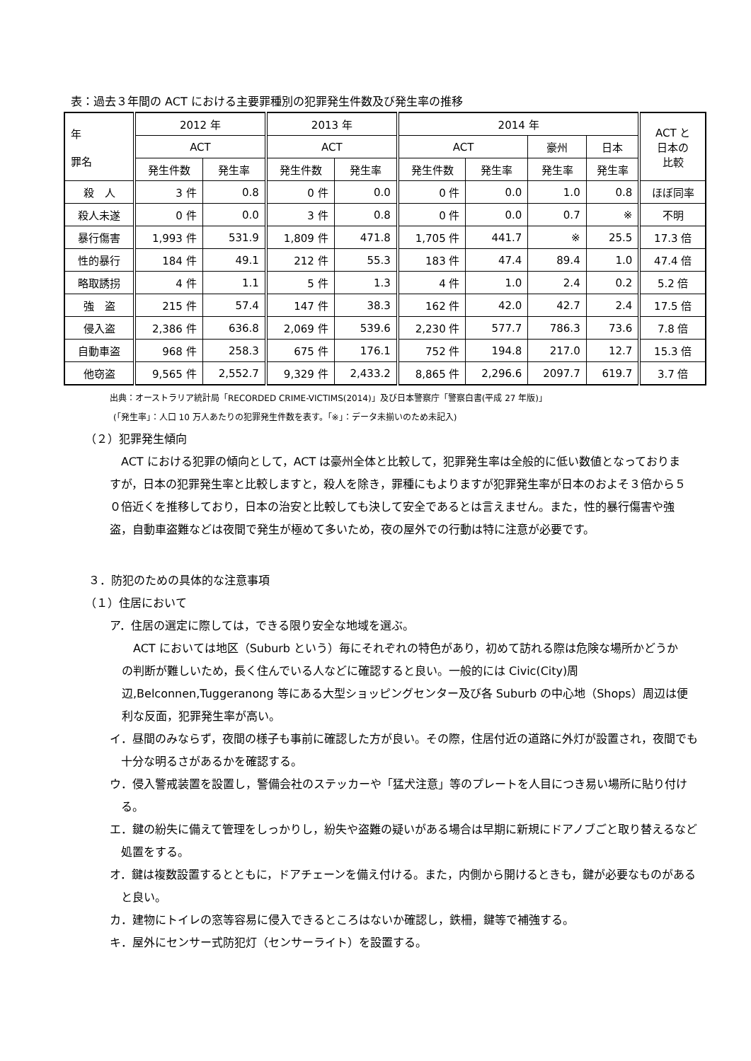表：過去３年間の ACT における主要罪種別の犯罪発生件数及び発生率の推移
| 年 罪名 | 2012 年 | | 2013 年 | | 2014 年 | | | | ACT と 日本の 比較 |
| --- | --- | --- | --- | --- | --- | --- | --- | --- | --- |
| | ACT | | ACT | | ACT | | 豪州 | 日本 | |
| | 発生件数 | 発生率 | 発生件数 | 発生率 | 発生件数 | 発生率 | 発生率 | 発生率 | |
| 殺 人 | 3 件 | 0.8 | 0 件 | 0.0 | 0 件 | 0.0 | 1.0 | 0.8 | ほぼ同率 |
| 殺人未遂 | 0 件 | 0.0 | 3 件 | 0.8 | 0 件 | 0.0 | 0.7 | ※ | 不明 |
| 暴行傷害 | 1,993 件 | 531.9 | 1,809 件 | 471.8 | 1,705 件 | 441.7 | ※ | 25.5 | 17.3 倍 |
| 性的暴行 | 184 件 | 49.1 | 212 件 | 55.3 | 183 件 | 47.4 | 89.4 | 1.0 | 47.4 倍 |
| 略取誘拐 | 4 件 | 1.1 | 5 件 | 1.3 | 4 件 | 1.0 | 2.4 | 0.2 | 5.2 倍 |
| 強 盗 | 215 件 | 57.4 | 147 件 | 38.3 | 162 件 | 42.0 | 42.7 | 2.4 | 17.5 倍 |
| 侵入盗 | 2,386 件 | 636.8 | 2,069 件 | 539.6 | 2,230 件 | 577.7 | 786.3 | 73.6 | 7.8 倍 |
| 自動車盗 | 968 件 | 258.3 | 675 件 | 176.1 | 752 件 | 194.8 | 217.0 | 12.7 | 15.3 倍 |
| 他窃盗 | 9,565 件 | 2,552.7 | 9,329 件 | 2,433.2 | 8,865 件 | 2,296.6 | 2097.7 | 619.7 | 3.7 倍 |
出典：オーストラリア統計局「RECORDED CRIME-VICTIMS(2014)」及び日本警察庁「警察白書(平成 27 年版)」
(「発生率」：人口 10 万人あたりの犯罪発生件数を表す。「※」：データ未揃いのため未記入)
（２）犯罪発生傾向
ACT における犯罪の傾向として，ACT は豪州全体と比較して，犯罪発生率は全般的に低い数値となっておりますが，日本の犯罪発生率と比較しますと，殺人を除き，罪種にもよりますが犯罪発生率が日本のおよそ３倍から５０倍近くを推移しており，日本の治安と比較しても決して安全であるとは言えません。また，性的暴行傷害や強盗，自動車盗難などは夜間で発生が極めて多いため，夜の屋外での行動は特に注意が必要です。
３．防犯のための具体的な注意事項
（１）住居において
ア．住居の選定に際しては，できる限り安全な地域を選ぶ。
ACT においては地区（Suburb という）毎にそれぞれの特色があり，初めて訪れる際は危険な場所かどうかの判断が難しいため，長く住んでいる人などに確認すると良い。一般的には Civic(City)周辺,Belconnen,Tuggeranong 等にある大型ショッピングセンター及び各 Suburb の中心地（Shops）周辺は便利な反面，犯罪発生率が高い。
イ．昼間のみならず，夜間の様子も事前に確認した方が良い。その際，住居付近の道路に外灯が設置され，夜間でも十分な明るさがあるかを確認する。
ウ．侵入警戒装置を設置し，警備会社のステッカーや「猛犬注意」等のプレートを人目につき易い場所に貼り付ける。
エ．鍵の紛失に備えて管理をしっかりし，紛失や盗難の疑いがある場合は早期に新規にドアノブごと取り替えるなど処置をする。
オ．鍵は複数設置するとともに，ドアチェーンを備え付ける。また，内側から開けるときも，鍵が必要なものがあると良い。
カ．建物にトイレの窓等容易に侵入できるところはないか確認し，鉄柵，鍵等で補強する。
キ．屋外にセンサー式防犯灯（センサーライト）を設置する。